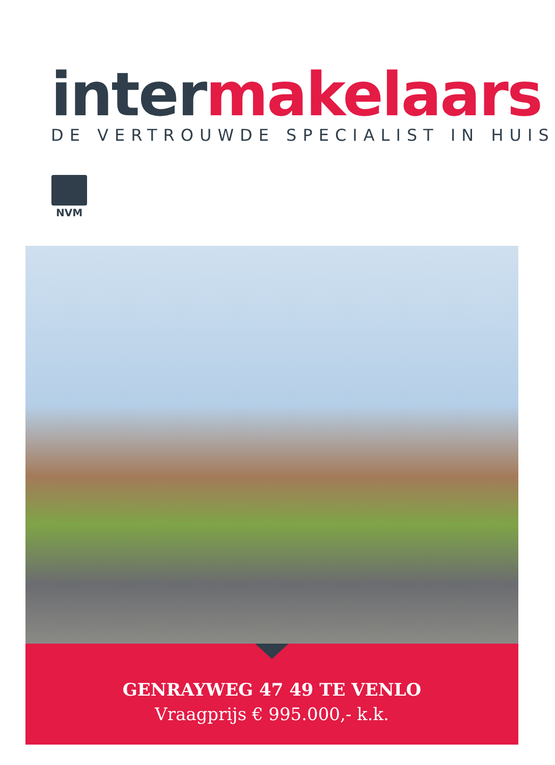inter makelaars
DE VERTROUWDE SPECIALIST IN HUIS
NVM
GENRAYWEG 47 49 TE VENLO
Vraagprijs € 995.000,- k.k.